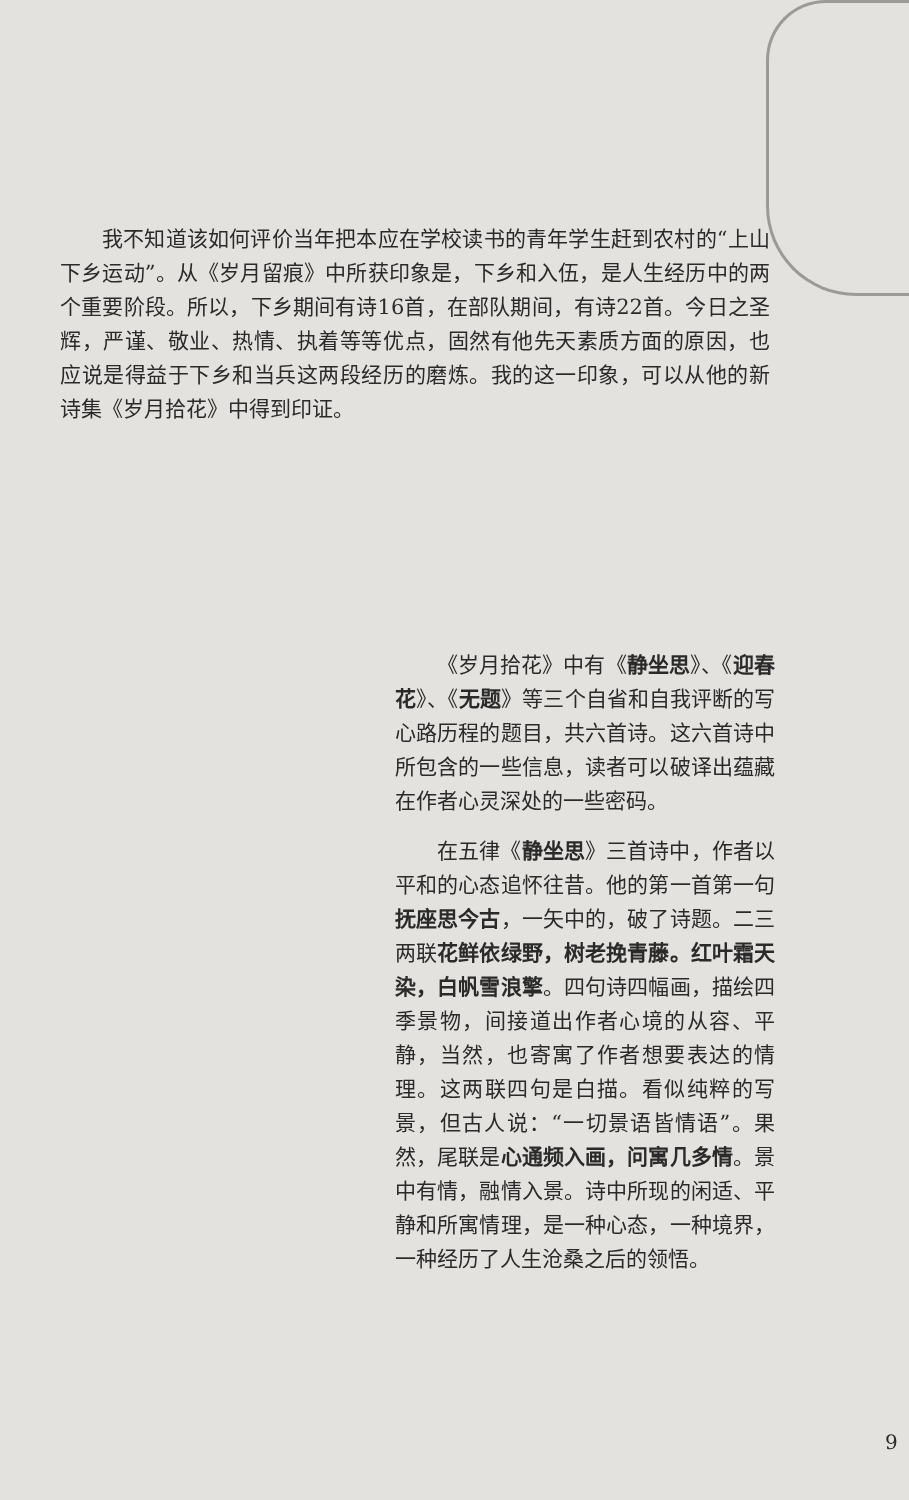我不知道该如何评价当年把本应在学校读书的青年学生赶到农村的“上山下乡运动”。从《岁月留痕》中所获印象是，下乡和入伍，是人生经历中的两个重要阶段。所以，下乡期间有诗16首，在部队期间，有诗22首。今日之圣辉，严谨、敬业、热情、执着等等优点，固然有他先天素质方面的原因，也应说是得益于下乡和当兵这两段经历的磨炼。我的这一印象，可以从他的新诗集《岁月拾花》中得到印证。
《岁月拾花》中有《静坐思》、《迎春花》、《无题》等三个自省和自我评断的写心路历程的题目，共六首诗。这六首诗中所包含的一些信息，读者可以破译出蕴藏在作者心灵深处的一些密码。
在五律《静坐思》三首诗中，作者以平和的心态追怀往昔。他的第一首第一句抚座思今古，一矢中的，破了诗题。二三两联花鲜依绿野，树老挽青藤。红叶霜天染，白帆雪浪擎。四句诗四幅画，描绘四季景物，间接道出作者心境的从容、平静，当然，也寄寓了作者想要表达的情理。这两联四句是白描。看似纯粹的写景，但古人说：“一切景语皆情语”。果然，尾联是心通频入画，问寓几多情。景中有情，融情入景。诗中所现的闲适、平静和所寓情理，是一种心态，一种境界，一种经历了人生沧桑之后的领悟。
9